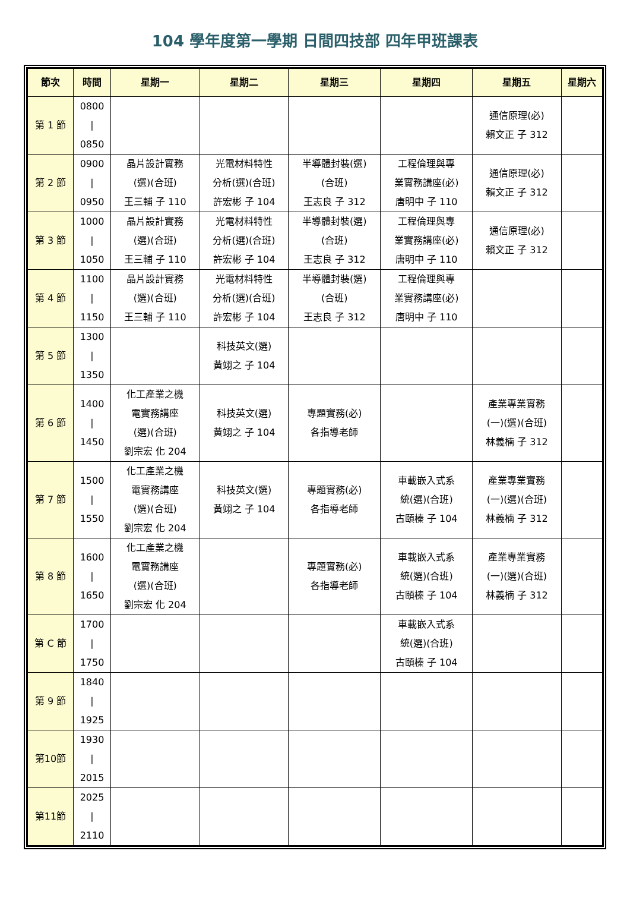104 學年度第一學期 日間四技部 四年甲班課表
| 節次 | 時間 | 星期一 | 星期二 | 星期三 | 星期四 | 星期五 | 星期六 |
| --- | --- | --- | --- | --- | --- | --- | --- |
| 第 1 節 | 0800 / 0850 | | | | | 通信原理(必) 賴文正 子 312 | |
| 第 2 節 | 0900 / 0950 | 晶片設計實務 (選)(合班) 王三輔 子 110 | 光電材料特性 分析(選)(合班) 許宏彬 子 104 | 半導體封裝(選) (合班) 王志良 子 312 | 工程倫理與專 業實務講座(必) 唐明中 子 110 | 通信原理(必) 賴文正 子 312 | |
| 第 3 節 | 1000 / 1050 | 晶片設計實務 (選)(合班) 王三輔 子 110 | 光電材料特性 分析(選)(合班) 許宏彬 子 104 | 半導體封裝(選) (合班) 王志良 子 312 | 工程倫理與專 業實務講座(必) 唐明中 子 110 | 通信原理(必) 賴文正 子 312 | |
| 第 4 節 | 1100 / 1150 | 晶片設計實務 (選)(合班) 王三輔 子 110 | 光電材料特性 分析(選)(合班) 許宏彬 子 104 | 半導體封裝(選) (合班) 王志良 子 312 | 工程倫理與專 業實務講座(必) 唐明中 子 110 | | |
| 第 5 節 | 1300 / 1350 | | 科技英文(選) 黃翊之 子 104 | | | | |
| 第 6 節 | 1400 / 1450 | 化工產業之機 電實務講座 (選)(合班) 劉宗宏 化 204 | 科技英文(選) 黃翊之 子 104 | 專題實務(必) 各指導老師 | | 產業專業實務 (一)(選)(合班) 林義楠 子 312 | |
| 第 7 節 | 1500 / 1550 | 化工產業之機 電實務講座 (選)(合班) 劉宗宏 化 204 | 科技英文(選) 黃翊之 子 104 | 專題實務(必) 各指導老師 | 車載嵌入式系 統(選)(合班) 古頤榛 子 104 | 產業專業實務 (一)(選)(合班) 林義楠 子 312 | |
| 第 8 節 | 1600 / 1650 | 化工產業之機 電實務講座 (選)(合班) 劉宗宏 化 204 | | 專題實務(必) 各指導老師 | 車載嵌入式系 統(選)(合班) 古頤榛 子 104 | 產業專業實務 (一)(選)(合班) 林義楠 子 312 | |
| 第 C 節 | 1700 / 1750 | | | | 車載嵌入式系 統(選)(合班) 古頤榛 子 104 | | |
| 第 9 節 | 1840 / 1925 | | | | | | |
| 第10節 | 1930 / 2015 | | | | | | |
| 第11節 | 2025 / 2110 | | | | | | |